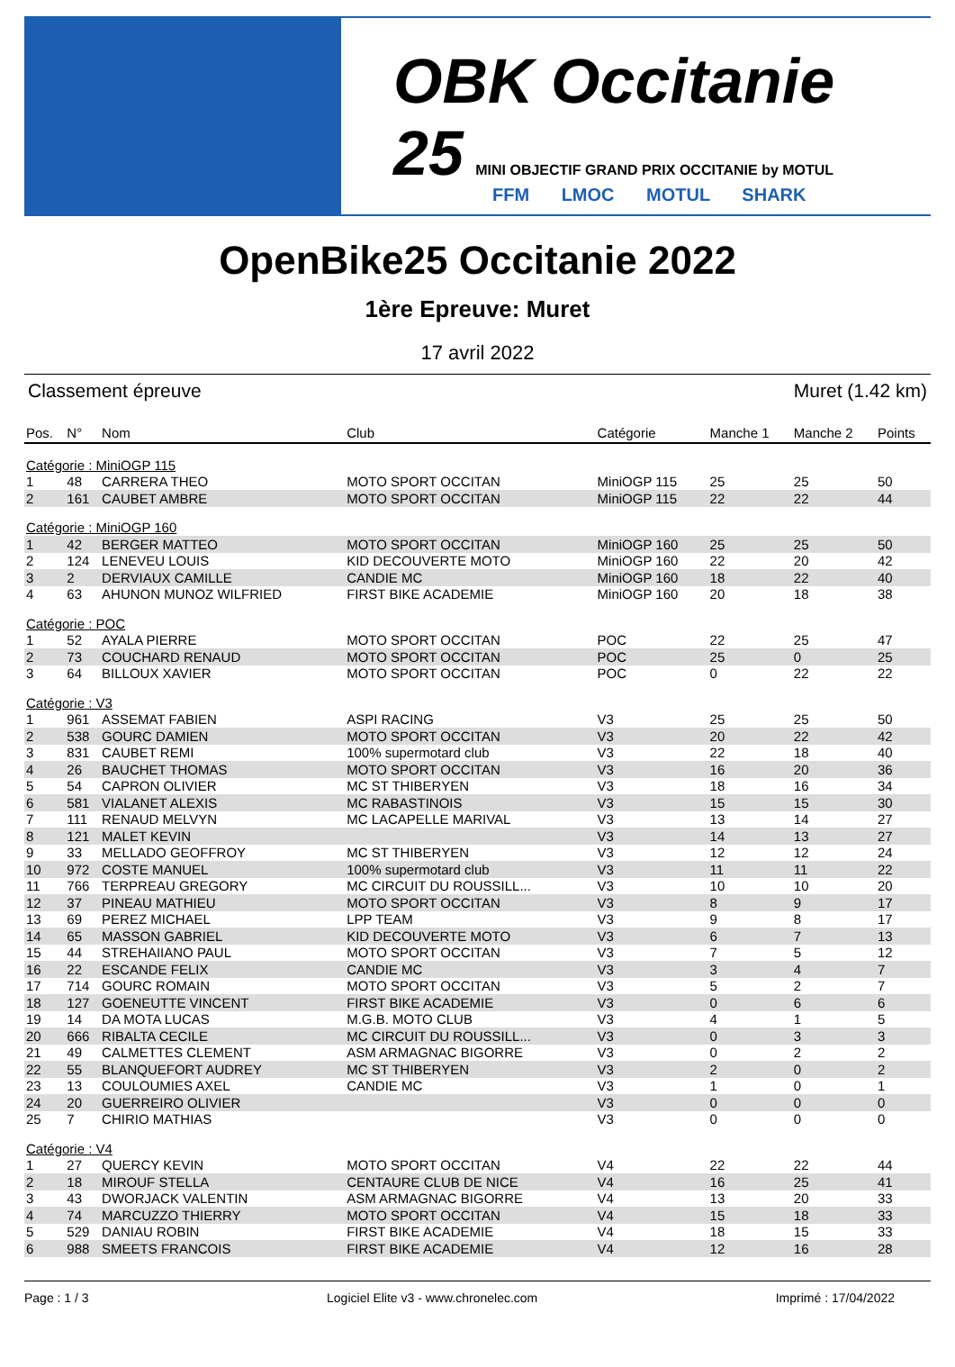OBK Occitanie 25 MINI OBJECTIF GRAND PRIX OCCITANIE by MOTUL
FFM LMOC MOTUL SHARK
OpenBike25 Occitanie 2022
1ère Epreuve: Muret
17 avril 2022
Classement épreuve Muret (1.42 km)
| Pos. | N° | Nom | Club | Catégorie | Manche 1 | Manche 2 | Points |
| --- | --- | --- | --- | --- | --- | --- | --- |
| Catégorie : MiniOGP 115 | | | | | | | |
| 1 | 48 | CARRERA THEO | MOTO SPORT OCCITAN | MiniOGP 115 | 25 | 25 | 50 |
| 2 | 161 | CAUBET AMBRE | MOTO SPORT OCCITAN | MiniOGP 115 | 22 | 22 | 44 |
| Catégorie : MiniOGP 160 | | | | | | | |
| 1 | 42 | BERGER MATTEO | MOTO SPORT OCCITAN | MiniOGP 160 | 25 | 25 | 50 |
| 2 | 124 | LENEVEU LOUIS | KID DECOUVERTE MOTO | MiniOGP 160 | 22 | 20 | 42 |
| 3 | 2 | DERVIAUX CAMILLE | CANDIE MC | MiniOGP 160 | 18 | 22 | 40 |
| 4 | 63 | AHUNON MUNOZ WILFRIED | FIRST BIKE ACADEMIE | MiniOGP 160 | 20 | 18 | 38 |
| Catégorie : POC | | | | | | | |
| 1 | 52 | AYALA PIERRE | MOTO SPORT OCCITAN | POC | 22 | 25 | 47 |
| 2 | 73 | COUCHARD RENAUD | MOTO SPORT OCCITAN | POC | 25 | 0 | 25 |
| 3 | 64 | BILLOUX XAVIER | MOTO SPORT OCCITAN | POC | 0 | 22 | 22 |
| Catégorie : V3 | | | | | | | |
| 1 | 961 | ASSEMAT FABIEN | ASPI RACING | V3 | 25 | 25 | 50 |
| 2 | 538 | GOURC DAMIEN | MOTO SPORT OCCITAN | V3 | 20 | 22 | 42 |
| 3 | 831 | CAUBET REMI | 100% supermotard club | V3 | 22 | 18 | 40 |
| 4 | 26 | BAUCHET THOMAS | MOTO SPORT OCCITAN | V3 | 16 | 20 | 36 |
| 5 | 54 | CAPRON OLIVIER | MC ST THIBERYEN | V3 | 18 | 16 | 34 |
| 6 | 581 | VIALANET ALEXIS | MC RABASTINOIS | V3 | 15 | 15 | 30 |
| 7 | 111 | RENAUD MELVYN | MC LACAPELLE MARIVAL | V3 | 13 | 14 | 27 |
| 8 | 121 | MALET KEVIN | | V3 | 14 | 13 | 27 |
| 9 | 33 | MELLADO GEOFFROY | MC ST THIBERYEN | V3 | 12 | 12 | 24 |
| 10 | 972 | COSTE MANUEL | 100% supermotard club | V3 | 11 | 11 | 22 |
| 11 | 766 | TERPREAU GREGORY | MC CIRCUIT DU ROUSSILL... | V3 | 10 | 10 | 20 |
| 12 | 37 | PINEAU MATHIEU | MOTO SPORT OCCITAN | V3 | 8 | 9 | 17 |
| 13 | 69 | PEREZ MICHAEL | LPP TEAM | V3 | 9 | 8 | 17 |
| 14 | 65 | MASSON GABRIEL | KID DECOUVERTE MOTO | V3 | 6 | 7 | 13 |
| 15 | 44 | STREHAIIANO PAUL | MOTO SPORT OCCITAN | V3 | 7 | 5 | 12 |
| 16 | 22 | ESCANDE FELIX | CANDIE MC | V3 | 3 | 4 | 7 |
| 17 | 714 | GOURC ROMAIN | MOTO SPORT OCCITAN | V3 | 5 | 2 | 7 |
| 18 | 127 | GOENEUTTE VINCENT | FIRST BIKE ACADEMIE | V3 | 0 | 6 | 6 |
| 19 | 14 | DA MOTA LUCAS | M.G.B. MOTO CLUB | V3 | 4 | 1 | 5 |
| 20 | 666 | RIBALTA CECILE | MC CIRCUIT DU ROUSSILL... | V3 | 0 | 3 | 3 |
| 21 | 49 | CALMETTES CLEMENT | ASM ARMAGNAC BIGORRE | V3 | 0 | 2 | 2 |
| 22 | 55 | BLANQUEFORT AUDREY | MC ST THIBERYEN | V3 | 2 | 0 | 2 |
| 23 | 13 | COULOUMIES AXEL | CANDIE MC | V3 | 1 | 0 | 1 |
| 24 | 20 | GUERREIRO OLIVIER | | V3 | 0 | 0 | 0 |
| 25 | 7 | CHIRIO MATHIAS | | V3 | 0 | 0 | 0 |
| Catégorie : V4 | | | | | | | |
| 1 | 27 | QUERCY KEVIN | MOTO SPORT OCCITAN | V4 | 22 | 22 | 44 |
| 2 | 18 | MIROUF STELLA | CENTAURE CLUB DE NICE | V4 | 16 | 25 | 41 |
| 3 | 43 | DWORJACK VALENTIN | ASM ARMAGNAC BIGORRE | V4 | 13 | 20 | 33 |
| 4 | 74 | MARCUZZO THIERRY | MOTO SPORT OCCITAN | V4 | 15 | 18 | 33 |
| 5 | 529 | DANIAU ROBIN | FIRST BIKE ACADEMIE | V4 | 18 | 15 | 33 |
| 6 | 988 | SMEETS FRANCOIS | FIRST BIKE ACADEMIE | V4 | 12 | 16 | 28 |
Page : 1 / 3 Logiciel Elite v3 - www.chronelec.com Imprimé : 17/04/2022